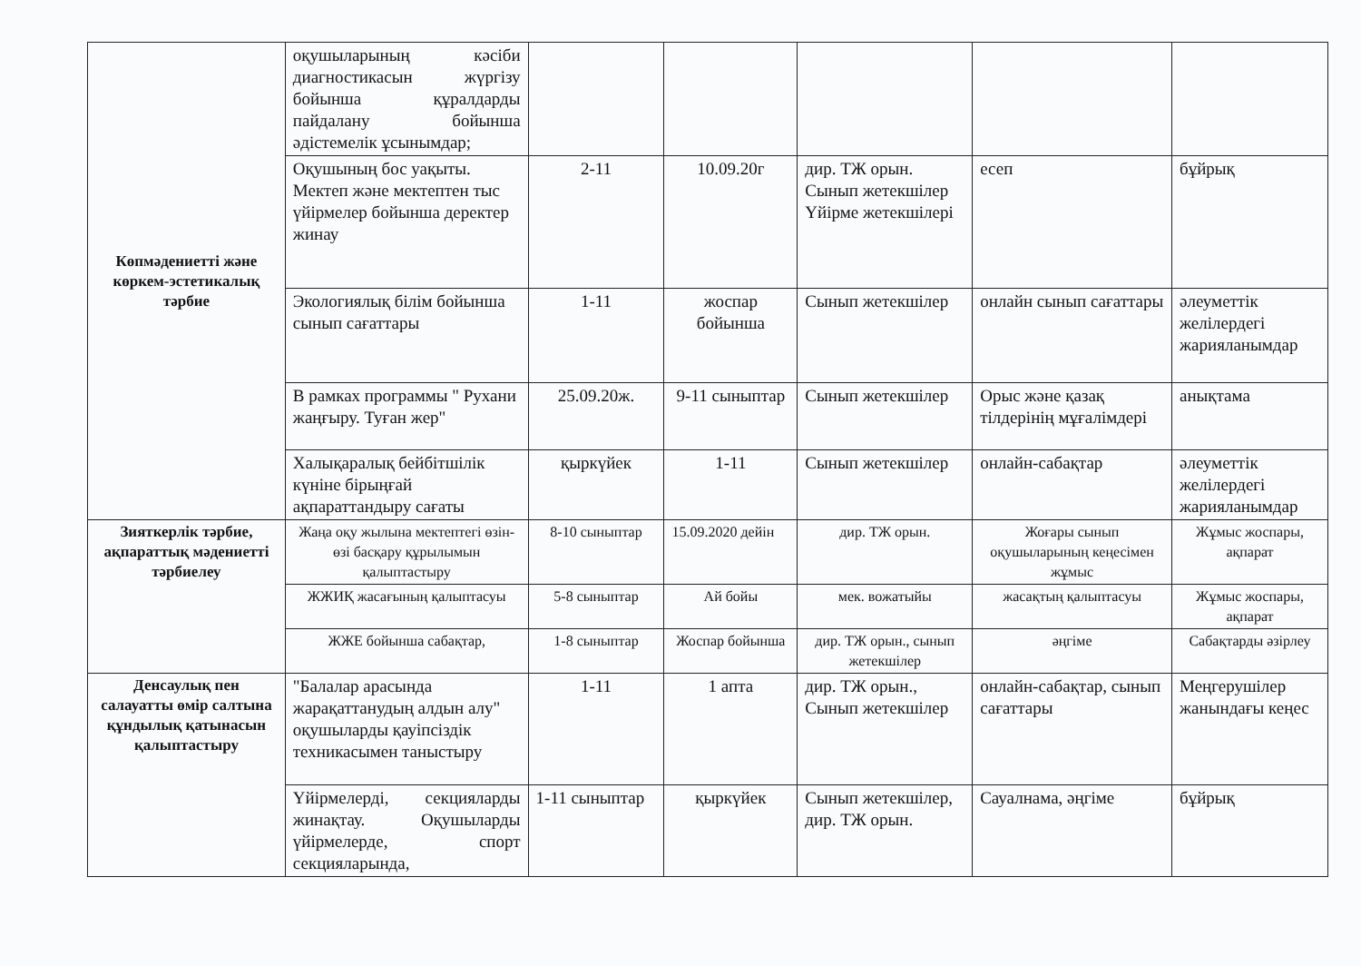| Көпмәдениетті және көркем-эстетикалық тәрбие | оқушыларының кәсіби диагностикасын жүргізу бойынша құралдарды пайдалану бойынша әдістемелік ұсынымдар; | | | | | |
| | Оқушының бос уақыты. Мектеп және мектептен тыс үйірмелер бойынша деректер жинау | 2-11 | 10.09.20г | дир. ТЖ орын. Сынып жетекшілер Үйірме жетекшілері | есеп | бұйрық |
| | Экологиялық білім бойынша сынып сағаттары | 1-11 | жоспар бойынша | Сынып жетекшілер | онлайн сынып сағаттары | әлеуметтік желілердегі жарияланымдар |
| | В рамках программы " Рухани жаңғыру. Туған жер" | 25.09.20ж. | 9-11 сыныптар | Сынып жетекшілер | Орыс және қазақ тілдерінің мұғалімдері | анықтама |
| | Халықаралық бейбітшілік күніне бірыңғай ақпараттандыру сағаты | қыркүйек | 1-11 | Сынып жетекшілер | онлайн-сабақтар | әлеуметтік желілердегі жарияланымдар |
| Зияткерлік тәрбие, ақпараттық мәдениетті тәрбиелеу | Жаңа оқу жылына мектептегі өзін-өзі басқару құрылымын қалыптастыру | 8-10 сыныптар | 15.09.2020 дейін | дир. ТЖ орын. | Жоғары сынып оқушыларының кеңесімен жұмыс | Жұмыс жоспары, ақпарат |
| | ЖЖИҚ жасағының қалыптасуы | 5-8 сыныптар | Ай бойы | мек. вожатыйы | жасақтың қалыптасуы | Жұмыс жоспары, ақпарат |
| | ЖЖЕ бойынша сабақтар, | 1-8 сыныптар | Жоспар бойынша | дир. ТЖ орын., сынып жетекшілер | әңгіме | Сабақтарды әзірлеу |
| Денсаулық пен салауатты өмір салтына құндылық қатынасын қалыптастыру | "Балалар арасында жарақаттанудың алдын алу" оқушыларды қауіпсіздік техникасымен таныстыру | 1-11 | 1 апта | дир. ТЖ орын., Сынып жетекшілер | онлайн-сабақтар, сынып сағаттары | Меңгерушілер жанындағы кеңес |
| | Үйірмелерді, секцияларды жинақтау. Оқушыларды үйірмелерде, спорт секцияларында, | 1-11 сыныптар | қыркүйек | Сынып жетекшілер, дир. ТЖ орын. | Сауалнама, әңгіме | бұйрық |